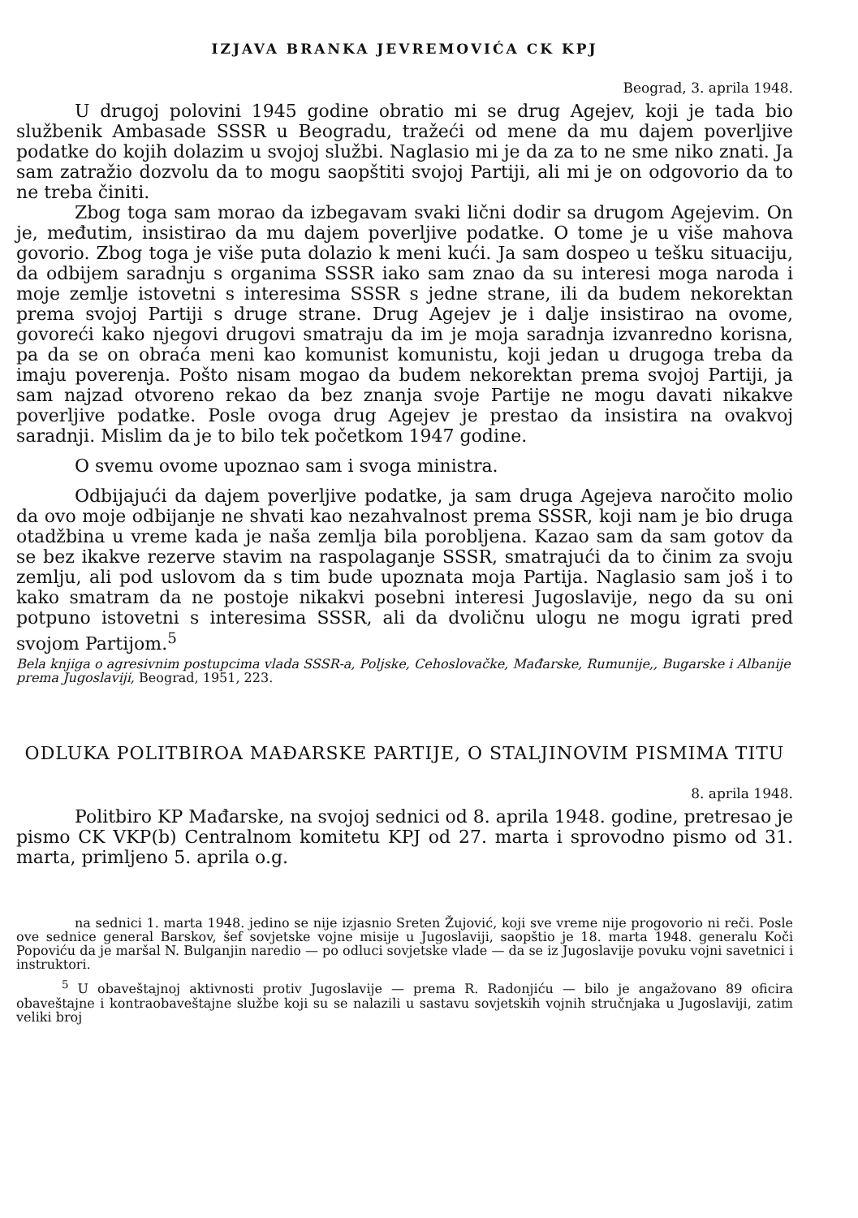IZJAVA BRANKA JEVREMOVIĆA CK KPJ
Beograd, 3. aprila 1948.
U drugoj polovini 1945 godine obratio mi se drug Agejev, koji je tada bio službenik Ambasade SSSR u Beogradu, tražeći od mene da mu dajem poverljive podatke do kojih dolazim u svojoj službi. Naglasio mi je da za to ne sme niko znati. Ja sam zatražio dozvolu da to mogu saopštiti svojoj Partiji, ali mi je on odgovorio da to ne treba činiti.
Zbog toga sam morao da izbegavam svaki lični dodir sa drugom Agejevim. On je, međutim, insistirao da mu dajem poverljive podatke. O tome je u više mahova govorio. Zbog toga je više puta dolazio k meni kući. Ja sam dospeo u tešku situaciju, da odbijem saradnju s organima SSSR iako sam znao da su interesi moga naroda i moje zemlje istovetni s interesima SSSR s jedne strane, ili da budem nekorektan prema svojoj Partiji s druge strane. Drug Agejev je i dalje insistirao na ovome, govoreći kako njegovi drugovi smatraju da im je moja saradnja izvanredno korisna, pa da se on obraća meni kao komunist komunistu, koji jedan u drugoga treba da imaju poverenja. Pošto nisam mogao da budem nekorektan prema svojoj Partiji, ja sam najzad otvoreno rekao da bez znanja svoje Partije ne mogu davati nikakve poverljive podatke. Posle ovoga drug Agejev je prestao da insistira na ovakvoj saradnji. Mislim da je to bilo tek početkom 1947 godine.
O svemu ovome upoznao sam i svoga ministra.
Odbijajući da dajem poverljive podatke, ja sam druga Agejeva naročito molio da ovo moje odbijanje ne shvati kao nezahvalnost prema SSSR, koji nam je bio druga otadžbina u vreme kada je naša zemlja bila porobljena. Kazao sam da sam gotov da se bez ikakve rezerve stavim na raspolaganje SSSR, smatrajući da to činim za svoju zemlju, ali pod uslovom da s tim bude upoznata moja Partija. Naglasio sam još i to kako smatram da ne postoje nikakvi posebni interesi Jugoslavije, nego da su oni potpuno istovetni s interesima SSSR, ali da dvoličnu ulogu ne mogu igrati pred svojom Partijom.<sup>5</sup>
Bela knjiga o agresivnim postupcima vlada SSSR-a, Poljske, Cehoslovačke, Mađarske, Rumunije,, Bugarske i Albanije prema Jugoslaviji, Beograd, 1951, 223.
ODLUKA POLITBIROA MAĐARSKE PARTIJE, O STALJINOVIM PISMIMA TITU
8. aprila 1948.
Politbiro KP Mađarske, na svojoj sednici od 8. aprila 1948. godine, pretresao je pismo CK VKP(b) Centralnom komitetu KPJ od 27. marta i sprovodno pismo od 31. marta, primljeno 5. aprila o.g.
na sednici 1. marta 1948. jedino se nije izjasnio Sreten Žujović, koji sve vreme nije progovorio ni reči. Posle ove sednice general Barskov, šef sovjetske vojne misije u Jugoslaviji, saopštio je 18. marta 1948. generalu Koči Popoviću da je maršal N. Bulganjin naredio — po odluci sovjetske vlade — da se iz Jugoslavije povuku vojni savetnici i instruktori.
<sup>5</sup> U obaveštajnoj aktivnosti protiv Jugoslavije — prema R. Radonjiću — bilo je angažovano 89 oficira obaveštajne i kontraobaveštajne službe koji su se nalazili u sastavu sovjetskih vojnih stručnjaka u Jugoslaviji, zatim veliki broj